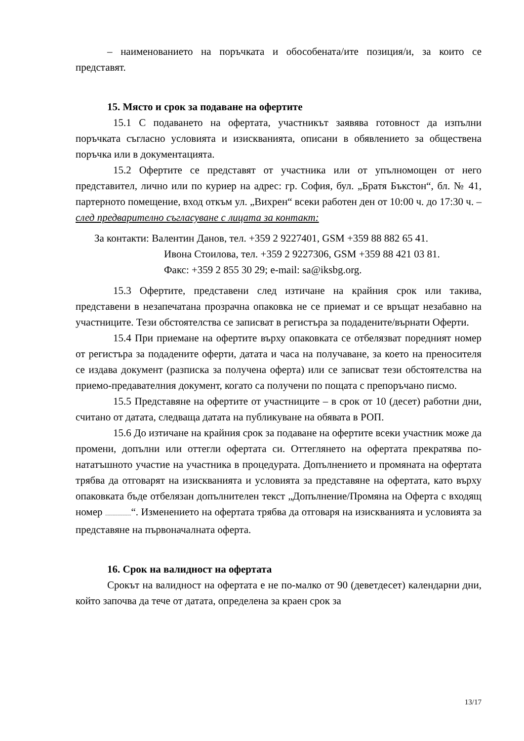– наименованието на поръчката и обособената/ите позиция/и, за които се представят.
15. Място и срок за подаване на офертите
15.1 С подаването на офертата, участникът заявява готовност да изпълни поръчката съгласно условията и изискванията, описани в обявлението за обществена поръчка или в документацията.
15.2 Офертите се представят от участника или от упълномощен от него представител, лично или по куриер на адрес: гр. София, бул. „Братя Бъкстон“, бл. № 41, партерното помещение, вход откъм ул. „Вихрен“ всеки работен ден от 10:00 ч. до 17:30 ч. – след предварително съгласуване с лицата за контакт:
За контакти: Валентин Данов, тел. +359 2 9227401, GSM +359 88 882 65 41.
Ивона Стоилова, тел. +359 2 9227306, GSM +359 88 421 03 81.
Факс: +359 2 855 30 29; e-mail: sa@iksbg.org.
15.3 Офертите, представени след изтичане на крайния срок или такива, представени в незапечатана прозрачна опаковка не се приемат и се връщат незабавно на участниците. Тези обстоятелства се записват в регистъра за подадените/върнати Оферти.
15.4 При приемане на офертите върху опаковката се отбелязват поредният номер от регистъра за подадените оферти, датата и часа на получаване, за което на преносителя се издава документ (разписка за получена оферта) или се записват тези обстоятелства на приемо-предавателния документ, когато са получени по пощата с препоръчано писмо.
15.5 Представяне на офертите от участниците – в срок от 10 (десет) работни дни, считано от датата, следваща датата на публикуване на обявата в РОП.
15.6 До изтичане на крайния срок за подаване на офертите всеки участник може да промени, допълни или оттегли офертата си. Оттеглянето на офертата прекратява по-нататъшното участие на участника в процедурата. Допълнението и промяната на офертата трябва да отговарят на изискванията и условията за представяне на офертата, като върху опаковката бъде отбелязан допълнителен текст „Допълнение/Промяна на Оферта с входящ номер .....................“. Изменението на офертата трябва да отговаря на изискванията и условията за представяне на първоначалната оферта.
16. Срок на валидност на офертата
Срокът на валидност на офертата е не по-малко от 90 (деветдесет) календарни дни, който започва да тече от датата, определена за краен срок за
13/17